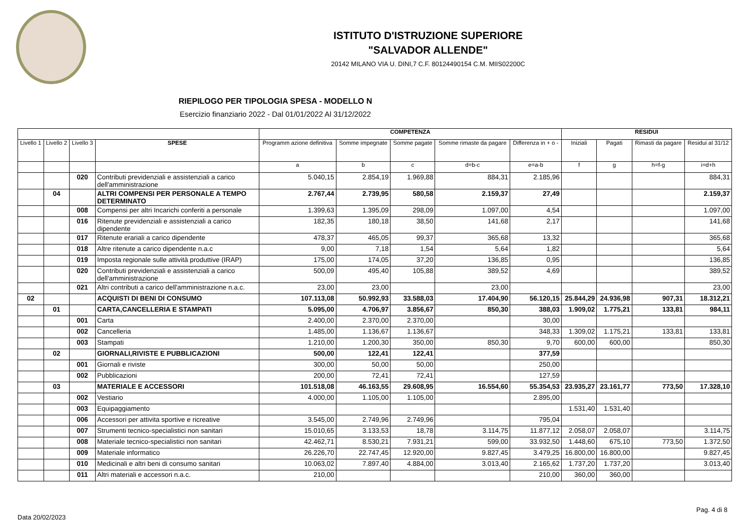ISTITUTO D'ISTRUZIONE SUPERIORE
"SALVADOR ALLENDE"
20142 MILANO VIA U. DINI,7 C.F. 80124490154 C.M. MIIS02200C
RIEPILOGO PER TIPOLOGIA SPESA - MODELLO N
Esercizio finanziario 2022 - Dal 01/01/2022 Al 31/12/2022
| | | | | COMPETENZA | | | | | RESIDUI | | | |
| --- | --- | --- | --- | --- | --- | --- | --- | --- | --- | --- | --- | --- |
| Livello 1 | Livello 2 | Livello 3 | SPESE | Programm azione definitiva | Somme impegnate | Somme pagate | Somme rimaste da pagare | Differenza in + o - | Iniziali | Pagati | Rimasti da pagare | Residui al 31/12 |
| | | | | a | b | c | d=b-c | e=a-b | f | g | h=f-g | i=d+h |
| | | 020 | Contributi previdenziali e assistenziali a carico dell'amministrazione | 5.040,15 | 2.854,19 | 1.969,88 | 884,31 | 2.185,96 | | | | 884,31 |
| | 04 | | ALTRI COMPENSI PER PERSONALE A TEMPO DETERMINATO | 2.767,44 | 2.739,95 | 580,58 | 2.159,37 | 27,49 | | | | 2.159,37 |
| | | 008 | Compensi per altri Incarichi conferiti a personale | 1.399,63 | 1.395,09 | 298,09 | 1.097,00 | 4,54 | | | | 1.097,00 |
| | | 016 | Ritenute previdenziali e assistenziali a carico dipendente | 182,35 | 180,18 | 38,50 | 141,68 | 2,17 | | | | 141,68 |
| | | 017 | Ritenute erariali a carico dipendente | 478,37 | 465,05 | 99,37 | 365,68 | 13,32 | | | | 365,68 |
| | | 018 | Altre ritenute a carico dipendente n.a.c | 9,00 | 7,18 | 1,54 | 5,64 | 1,82 | | | | 5,64 |
| | | 019 | Imposta regionale sulle attività produttive (IRAP) | 175,00 | 174,05 | 37,20 | 136,85 | 0,95 | | | | 136,85 |
| | | 020 | Contributi previdenziali e assistenziali a carico dell'amministrazione | 500,09 | 495,40 | 105,88 | 389,52 | 4,69 | | | | 389,52 |
| | | 021 | Altri contributi a carico dell'amministrazione n.a.c. | 23,00 | 23,00 | | 23,00 | | | | | 23,00 |
| 02 | | | ACQUISTI DI BENI DI CONSUMO | 107.113,08 | 50.992,93 | 33.588,03 | 17.404,90 | 56.120,15 | 25.844,29 | 24.936,98 | 907,31 | 18.312,21 |
| | 01 | | CARTA,CANCELLERIA E STAMPATI | 5.095,00 | 4.706,97 | 3.856,67 | 850,30 | 388,03 | 1.909,02 | 1.775,21 | 133,81 | 984,11 |
| | | 001 | Carta | 2.400,00 | 2.370,00 | 2.370,00 | | 30,00 | | | | |
| | | 002 | Cancelleria | 1.485,00 | 1.136,67 | 1.136,67 | | 348,33 | 1.309,02 | 1.175,21 | 133,81 | 133,81 |
| | | 003 | Stampati | 1.210,00 | 1.200,30 | 350,00 | 850,30 | 9,70 | 600,00 | 600,00 | | 850,30 |
| | 02 | | GIORNALI,RIVISTE E PUBBLICAZIONI | 500,00 | 122,41 | 122,41 | | 377,59 | | | | |
| | | 001 | Giornali e riviste | 300,00 | 50,00 | 50,00 | | 250,00 | | | | |
| | | 002 | Pubblicazioni | 200,00 | 72,41 | 72,41 | | 127,59 | | | | |
| | 03 | | MATERIALE E ACCESSORI | 101.518,08 | 46.163,55 | 29.608,95 | 16.554,60 | 55.354,53 | 23.935,27 | 23.161,77 | 773,50 | 17.328,10 |
| | | 002 | Vestiario | 4.000,00 | 1.105,00 | 1.105,00 | | 2.895,00 | | | | |
| | | 003 | Equipaggiamento | | | | | | 1.531,40 | 1.531,40 | | |
| | | 006 | Accessori per attivita sportive e ricreative | 3.545,00 | 2.749,96 | 2.749,96 | | 795,04 | | | | |
| | | 007 | Strumenti tecnico-specialistici non sanitari | 15.010,65 | 3.133,53 | 18,78 | 3.114,75 | 11.877,12 | 2.058,07 | 2.058,07 | | 3.114,75 |
| | | 008 | Materiale tecnico-specialistici non sanitari | 42.462,71 | 8.530,21 | 7.931,21 | 599,00 | 33.932,50 | 1.448,60 | 675,10 | 773,50 | 1.372,50 |
| | | 009 | Materiale informatico | 26.226,70 | 22.747,45 | 12.920,00 | 9.827,45 | 3.479,25 | 16.800,00 | 16.800,00 | | 9.827,45 |
| | | 010 | Medicinali e altri beni di consumo sanitari | 10.063,02 | 7.897,40 | 4.884,00 | 3.013,40 | 2.165,62 | 1.737,20 | 1.737,20 | | 3.013,40 |
| | | 011 | Altri materiali e accessori n.a.c. | 210,00 | | | | 210,00 | 360,00 | 360,00 | | |
Pag. 4 di 8
Data 20/02/2023